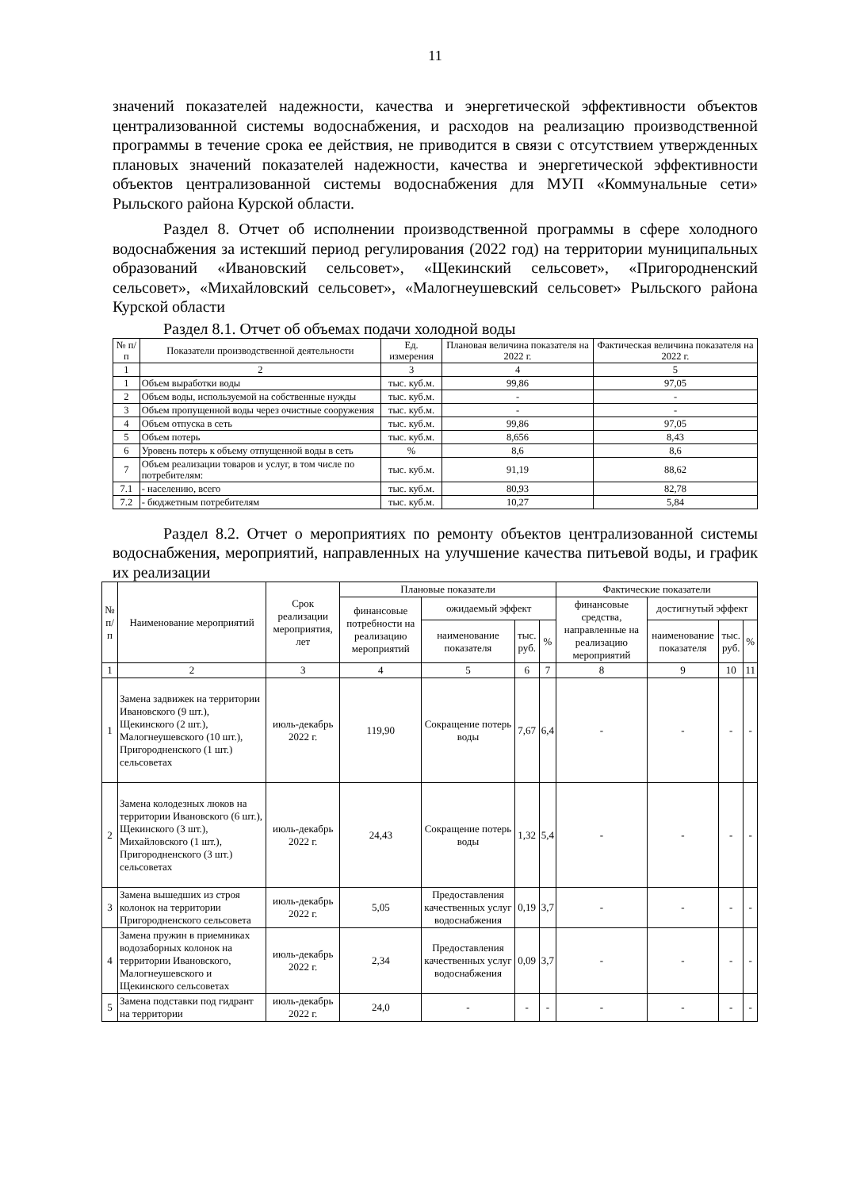11
значений показателей надежности, качества и энергетической эффективности объектов централизованной системы водоснабжения, и расходов на реализацию производственной программы в течение срока ее действия, не приводится в связи с отсутствием утвержденных плановых значений показателей надежности, качества и энергетической эффективности объектов централизованной системы водоснабжения для МУП «Коммунальные сети» Рыльского района Курской области.
Раздел 8. Отчет об исполнении производственной программы в сфере холодного водоснабжения за истекший период регулирования (2022 год) на территории муниципальных образований «Ивановский сельсовет», «Щекинский сельсовет», «Пригородненский сельсовет», «Михайловский сельсовет», «Малогнеушевский сельсовет» Рыльского района Курской области
Раздел 8.1. Отчет об объемах подачи холодной воды
| № п/п | Показатели производственной деятельности | Ед. измерения | Плановая величина показателя на 2022 г. | Фактическая величина показателя на 2022 г. |
| --- | --- | --- | --- | --- |
| 1 | 2 | 3 | 4 | 5 |
| 1 | Объем выработки воды | тыс. куб.м. | 99,86 | 97,05 |
| 2 | Объем воды, используемой на собственные нужды | тыс. куб.м. | - | - |
| 3 | Объем пропущенной воды через очистные сооружения | тыс. куб.м. | - | - |
| 4 | Объем отпуска в сеть | тыс. куб.м. | 99,86 | 97,05 |
| 5 | Объем потерь | тыс. куб.м. | 8,656 | 8,43 |
| 6 | Уровень потерь к объему отпущенной воды в сеть | % | 8,6 | 8,6 |
| 7 | Объем реализации товаров и услуг, в том числе по потребителям: | тыс. куб.м. | 91,19 | 88,62 |
| 7.1 | - населению, всего | тыс. куб.м. | 80,93 | 82,78 |
| 7.2 | - бюджетным потребителям | тыс. куб.м. | 10,27 | 5,84 |
Раздел 8.2. Отчет о мероприятиях по ремонту объектов централизованной системы водоснабжения, мероприятий, направленных на улучшение качества питьевой воды, и график их реализации
| № п/ п | Наименование мероприятий | Срок реализации мероприятия, лет | Плановые показатели | | | | Фактические показатели | | | |
| --- | --- | --- | --- | --- | --- | --- | --- | --- | --- | --- |
| | | | финансовые потребности на реализацию мероприятий | ожидаемый эффект | | | финансовые средства, направленные на реализацию мероприятий | достигнутый эффект | | |
| | | | | наименование показателя | тыс. руб. | % | | наименование показателя | тыс. руб. | % |
| 1 | 2 | 3 | 4 | 5 | 6 | 7 | 8 | 9 | 10 | 11 |
| 1 | Замена задвижек на территории Ивановского (9 шт.), Щекинского (2 шт.), Малогнеушевского (10 шт.), Пригородненского (1 шт.) сельсоветах | июль-декабрь 2022 г. | 119,90 | Сокращение потерь воды | 7,67 | 6,4 | - | - | - | - |
| 2 | Замена колодезных люков на территории Ивановского (6 шт.), Щекинского (3 шт.), Михайловского (1 шт.), Пригородненского (3 шт.) сельсоветах | июль-декабрь 2022 г. | 24,43 | Сокращение потерь воды | 1,32 | 5,4 | - | - | - | - |
| 3 | Замена вышедших из строя колонок на территории Пригородненского сельсовета | июль-декабрь 2022 г. | 5,05 | Предоставления качественных услуг водоснабжения | 0,19 | 3,7 | - | - | - | - |
| 4 | Замена пружин в приемниках водозаборных колонок на территории Ивановского, Малогнеушевского и Щекинского сельсоветах | июль-декабрь 2022 г. | 2,34 | Предоставления качественных услуг водоснабжения | 0,09 | 3,7 | - | - | - | - |
| 5 | Замена подставки под гидрант на территории | июль-декабрь 2022 г. | 24,0 | - | - | - | - | - | - | - |